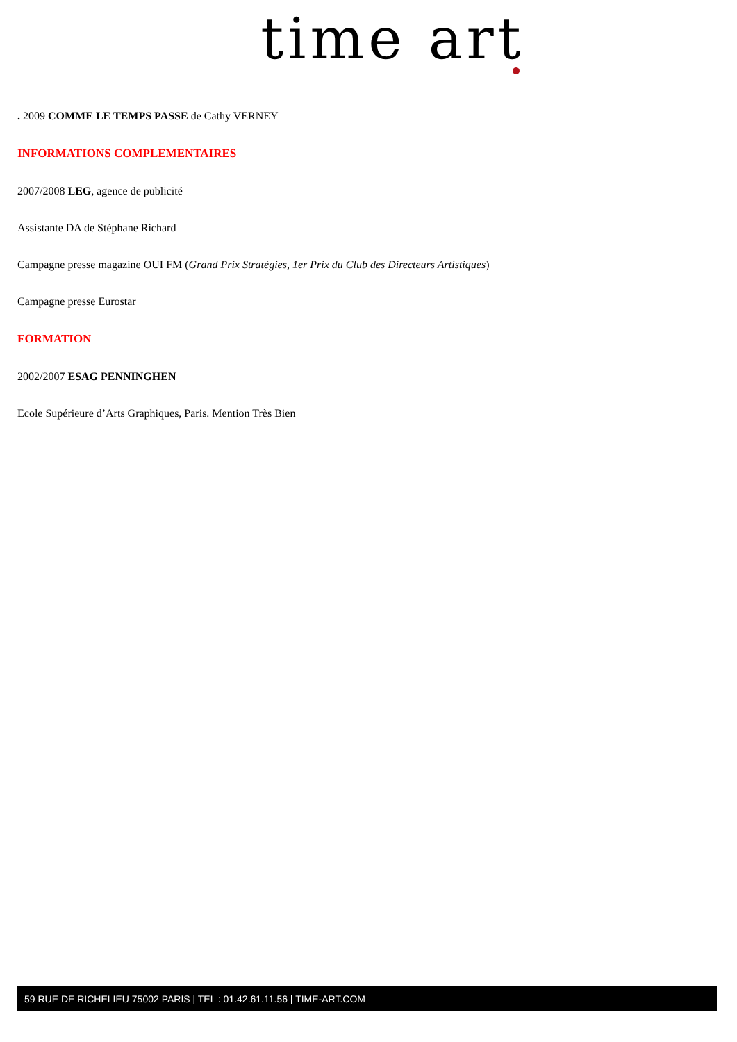time art
. 2009 COMME LE TEMPS PASSE de Cathy VERNEY
INFORMATIONS COMPLEMENTAIRES
2007/2008 LEG, agence de publicité
Assistante DA de Stéphane Richard
Campagne presse magazine OUI FM (Grand Prix Stratégies, 1er Prix du Club des Directeurs Artistiques)
Campagne presse Eurostar
FORMATION
2002/2007 ESAG PENNINGHEN
Ecole Supérieure d’Arts Graphiques, Paris. Mention Très Bien
59 RUE DE RICHELIEU 75002 PARIS | TEL : 01.42.61.11.56 | TIME-ART.COM